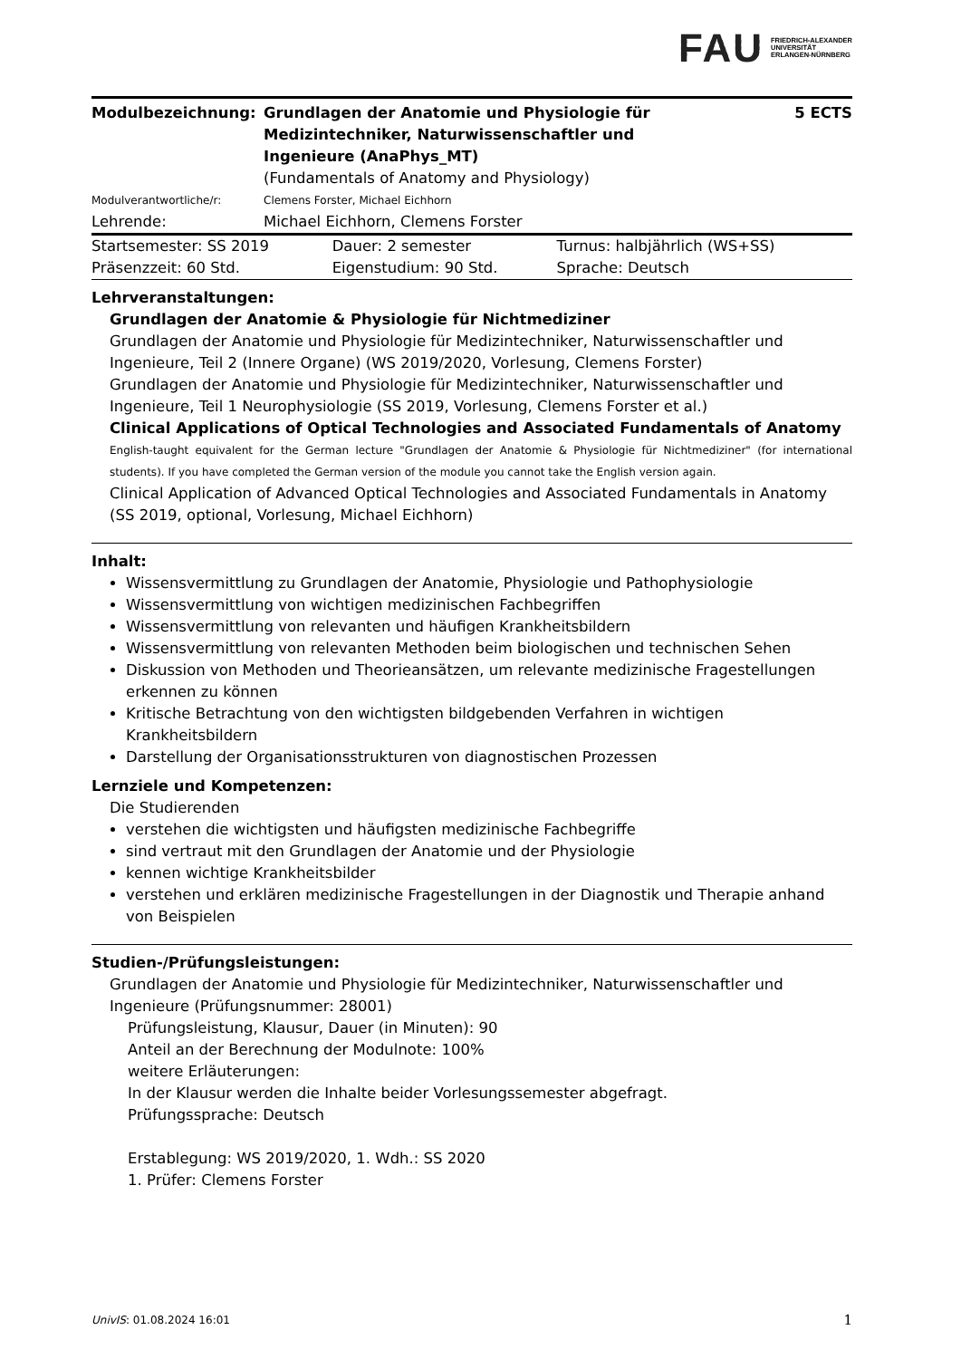FAU FRIEDRICH-ALEXANDER
UNIVERSITÄT
ERLANGEN-NÜRNBERG
| Modulbezeichnung: | Grundlagen der Anatomie und Physiologie für Medizintechniker, Naturwissenschaftler und Ingenieure (AnaPhys_MT) (Fundamentals of Anatomy and Physiology) | 5 ECTS |
| Modulverantwortliche/r: | Clemens Forster, Michael Eichhorn | |
| Lehrende: | Michael Eichhorn, Clemens Forster | |
| Startsemester: SS 2019 | Dauer: 2 semester | Turnus: halbjährlich (WS+SS) |
| Präsenzzeit: 60 Std. | Eigenstudium: 90 Std. | Sprache: Deutsch |
Lehrveranstaltungen:
Grundlagen der Anatomie & Physiologie für Nichtmediziner
Grundlagen der Anatomie und Physiologie für Medizintechniker, Naturwissenschaftler und Ingenieure, Teil 2 (Innere Organe) (WS 2019/2020, Vorlesung, Clemens Forster)
Grundlagen der Anatomie und Physiologie für Medizintechniker, Naturwissenschaftler und Ingenieure, Teil 1 Neurophysiologie (SS 2019, Vorlesung, Clemens Forster et al.)
Clinical Applications of Optical Technologies and Associated Fundamentals of Anatomy
English-taught equivalent for the German lecture "Grundlagen der Anatomie & Physiologie für Nichtmediziner" (for international students). If you have completed the German version of the module you cannot take the English version again.
Clinical Application of Advanced Optical Technologies and Associated Fundamentals in Anatomy (SS 2019, optional, Vorlesung, Michael Eichhorn)
Inhalt:
Wissensvermittlung zu Grundlagen der Anatomie, Physiologie und Pathophysiologie
Wissensvermittlung von wichtigen medizinischen Fachbegriffen
Wissensvermittlung von relevanten und häufigen Krankheitsbildern
Wissensvermittlung von relevanten Methoden beim biologischen und technischen Sehen
Diskussion von Methoden und Theorieansätzen, um relevante medizinische Fragestellungen erkennen zu können
Kritische Betrachtung von den wichtigsten bildgebenden Verfahren in wichtigen Krankheitsbildern
Darstellung der Organisationsstrukturen von diagnostischen Prozessen
Lernziele und Kompetenzen:
Die Studierenden
verstehen die wichtigsten und häufigsten medizinische Fachbegriffe
sind vertraut mit den Grundlagen der Anatomie und der Physiologie
kennen wichtige Krankheitsbilder
verstehen und erklären medizinische Fragestellungen in der Diagnostik und Therapie anhand von Beispielen
Studien-/Prüfungsleistungen:
Grundlagen der Anatomie und Physiologie für Medizintechniker, Naturwissenschaftler und Ingenieure (Prüfungsnummer: 28001)
Prüfungsleistung, Klausur, Dauer (in Minuten): 90
Anteil an der Berechnung der Modulnote: 100%
weitere Erläuterungen:
In der Klausur werden die Inhalte beider Vorlesungssemester abgefragt.
Prüfungssprache: Deutsch
Erstablegung: WS 2019/2020, 1. Wdh.: SS 2020
1. Prüfer: Clemens Forster
UnivIS: 01.08.2024 16:01 1